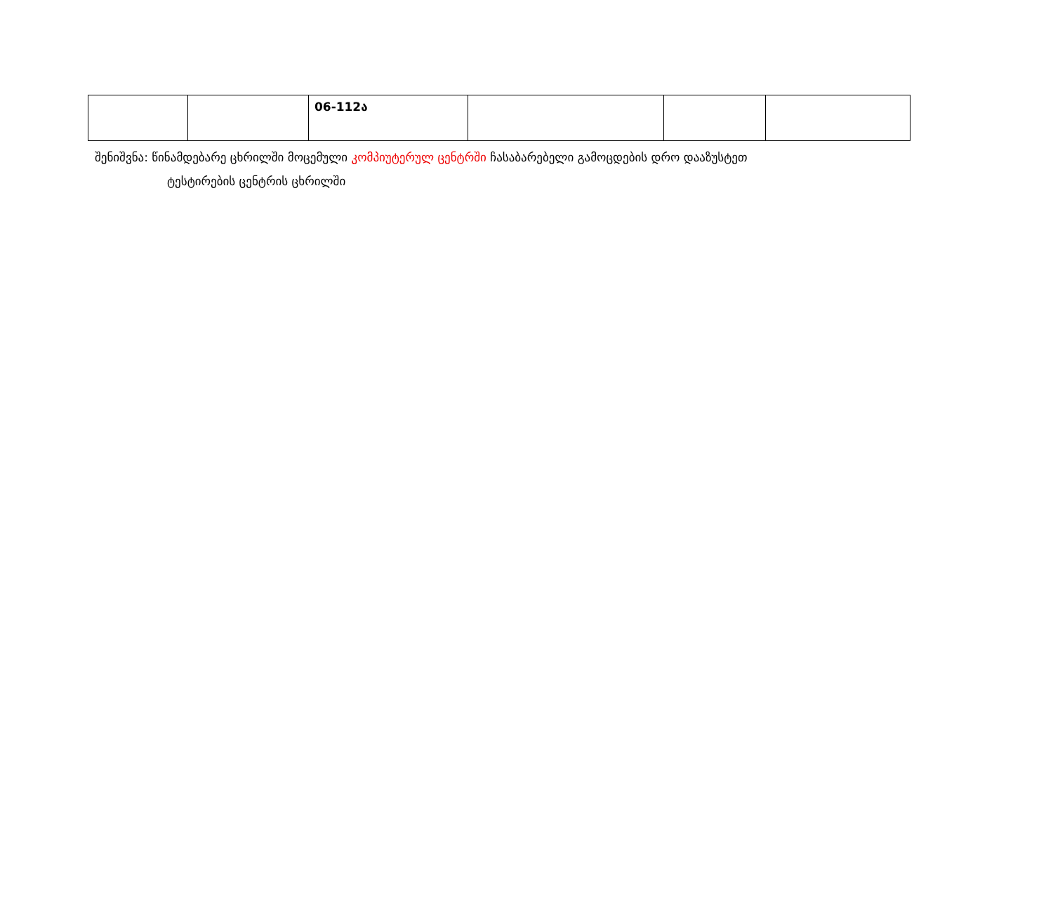| | | 06-112ა | | | |
შენიშვნა: წინამდებარე ცხრილში მოცემული კომპიუტერულ ცენტრში ჩასაბარებელი გამოცდების დრო დააზუსტეთ
ტესტირების ცენტრის ცხრილში